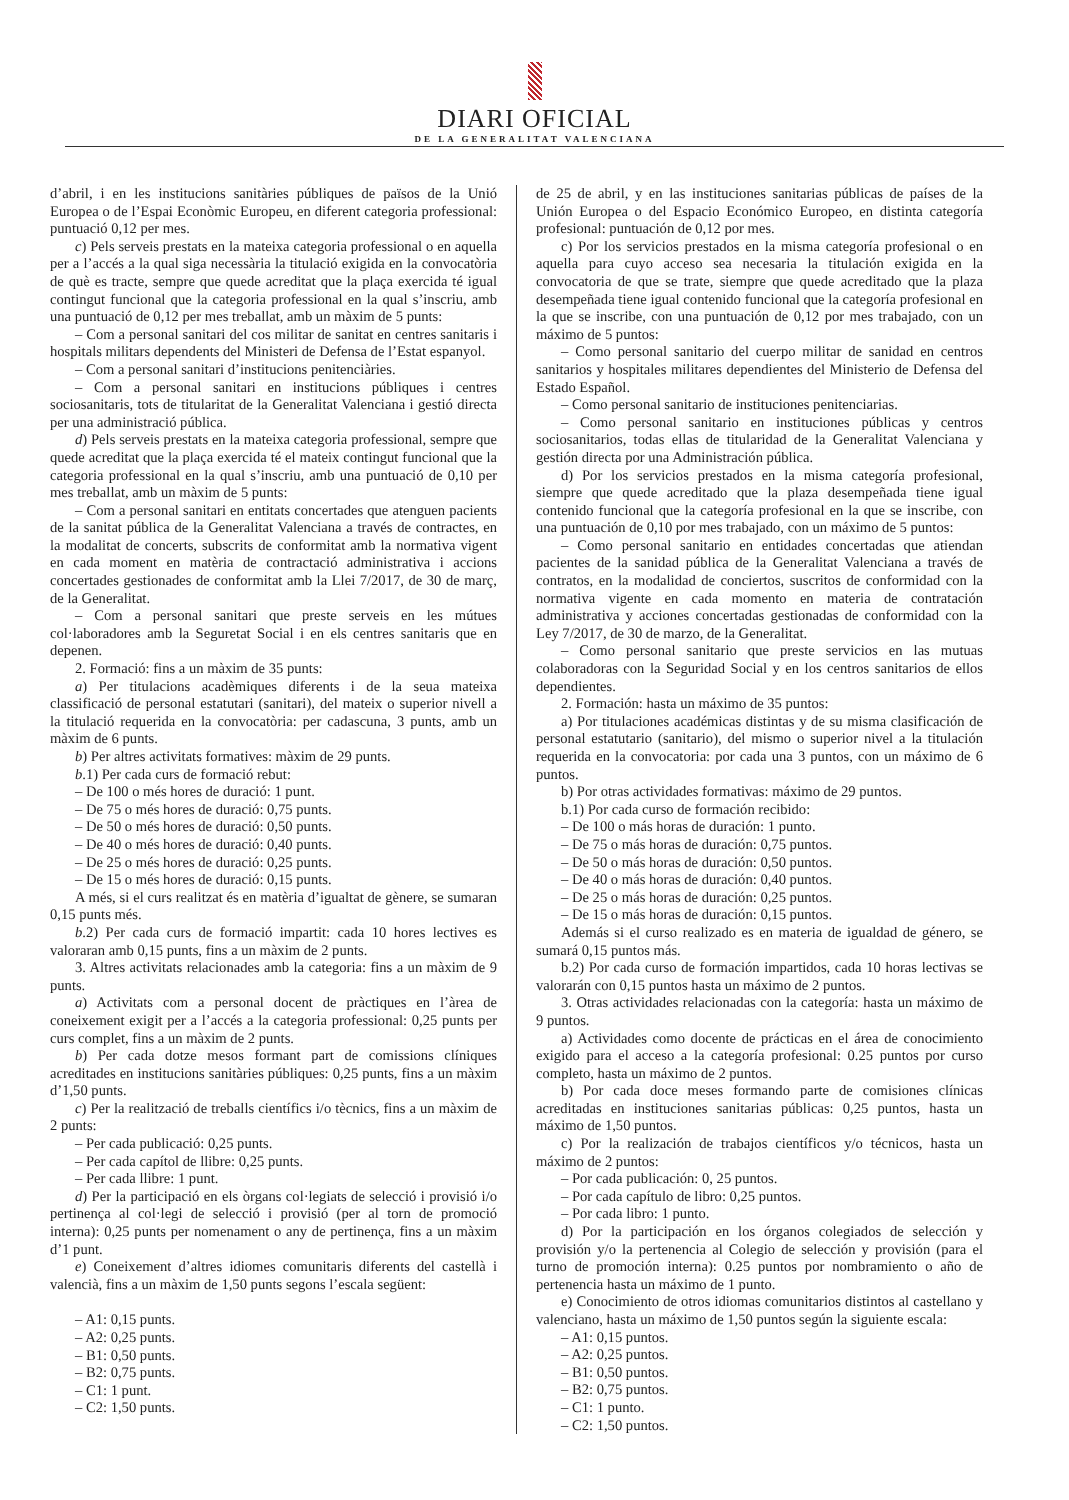DIARI OFICIAL
DE LA GENERALITAT VALENCIANA
d’abril, i en les institucions sanitàries públiques de països de la Unió Europea o de l’Espai Econòmic Europeu, en diferent categoria professional: puntuació 0,12 per mes.
c) Pels serveis prestats en la mateixa categoria professional o en aquella per a l’accés a la qual siga necessària la titulació exigida en la convocatòria de què es tracte, sempre que quede acreditat que la plaça exercida té igual contingut funcional que la categoria professional en la qual s’inscriu, amb una puntuació de 0,12 per mes treballat, amb un màxim de 5 punts:
– Com a personal sanitari del cos militar de sanitat en centres sanitaris i hospitals militars dependents del Ministeri de Defensa de l’Estat espanyol.
– Com a personal sanitari d’institucions penitenciàries.
– Com a personal sanitari en institucions públiques i centres sociosanitaris, tots de titularitat de la Generalitat Valenciana i gestió directa per una administració pública.
d) Pels serveis prestats en la mateixa categoria professional, sempre que quede acreditat que la plaça exercida té el mateix contingut funcional que la categoria professional en la qual s’inscriu, amb una puntuació de 0,10 per mes treballat, amb un màxim de 5 punts:
– Com a personal sanitari en entitats concertades que atenguen pacients de la sanitat pública de la Generalitat Valenciana a través de contractes, en la modalitat de concerts, subscrits de conformitat amb la normativa vigent en cada moment en matèria de contractació administrativa i accions concertades gestionades de conformitat amb la Llei 7/2017, de 30 de març, de la Generalitat.
– Com a personal sanitari que preste serveis en les mútues col·laboradores amb la Seguretat Social i en els centres sanitaris que en depenen.
2. Formació: fins a un màxim de 35 punts:
a) Per titulacions acadèmiques diferents i de la seua mateixa classificació de personal estatutari (sanitari), del mateix o superior nivell a la titulació requerida en la convocatòria: per cadascuna, 3 punts, amb un màxim de 6 punts.
b) Per altres activitats formatives: màxim de 29 punts.
b.1) Per cada curs de formació rebut:
– De 100 o més hores de duració: 1 punt.
– De 75 o més hores de duració: 0,75 punts.
– De 50 o més hores de duració: 0,50 punts.
– De 40 o més hores de duració: 0,40 punts.
– De 25 o més hores de duració: 0,25 punts.
– De 15 o més hores de duració: 0,15 punts.
A més, si el curs realitzat és en matèria d’igualtat de gènere, se sumaran 0,15 punts més.
b.2) Per cada curs de formació impartit: cada 10 hores lectives es valoraran amb 0,15 punts, fins a un màxim de 2 punts.
3. Altres activitats relacionades amb la categoria: fins a un màxim de 9 punts.
a) Activitats com a personal docent de pràctiques en l’àrea de coneixement exigit per a l’accés a la categoria professional: 0,25 punts per curs complet, fins a un màxim de 2 punts.
b) Per cada dotze mesos formant part de comissions clíniques acreditades en institucions sanitàries públiques: 0,25 punts, fins a un màxim d’1,50 punts.
c) Per la realització de treballs científics i/o tècnics, fins a un màxim de 2 punts:
– Per cada publicació: 0,25 punts.
– Per cada capítol de llibre: 0,25 punts.
– Per cada llibre: 1 punt.
d) Per la participació en els òrgans col·legiats de selecció i provisió i/o pertinença al col·legi de selecció i provisió (per al torn de promoció interna): 0,25 punts per nomenament o any de pertinença, fins a un màxim d’1 punt.
e) Coneixement d’altres idiomes comunitaris diferents del castellà i valencià, fins a un màxim de 1,50 punts segons l’escala següent:
– A1: 0,15 punts.
– A2: 0,25 punts.
– B1: 0,50 punts.
– B2: 0,75 punts.
– C1: 1 punt.
– C2: 1,50 punts.
de 25 de abril, y en las instituciones sanitarias públicas de países de la Unión Europea o del Espacio Económico Europeo, en distinta categoría profesional: puntuación de 0,12 por mes.
c) Por los servicios prestados en la misma categoría profesional o en aquella para cuyo acceso sea necesaria la titulación exigida en la convocatoria de que se trate, siempre que quede acreditado que la plaza desempeñada tiene igual contenido funcional que la categoría profesional en la que se inscribe, con una puntuación de 0,12 por mes trabajado, con un máximo de 5 puntos:
– Como personal sanitario del cuerpo militar de sanidad en centros sanitarios y hospitales militares dependientes del Ministerio de Defensa del Estado Español.
– Como personal sanitario de instituciones penitenciarias.
– Como personal sanitario en instituciones públicas y centros sociosanitarios, todas ellas de titularidad de la Generalitat Valenciana y gestión directa por una Administración pública.
d) Por los servicios prestados en la misma categoría profesional, siempre que quede acreditado que la plaza desempeñada tiene igual contenido funcional que la categoría profesional en la que se inscribe, con una puntuación de 0,10 por mes trabajado, con un máximo de 5 puntos:
– Como personal sanitario en entidades concertadas que atiendan pacientes de la sanidad pública de la Generalitat Valenciana a través de contratos, en la modalidad de conciertos, suscritos de conformidad con la normativa vigente en cada momento en materia de contratación administrativa y acciones concertadas gestionadas de conformidad con la Ley 7/2017, de 30 de marzo, de la Generalitat.
– Como personal sanitario que preste servicios en las mutuas colaboradoras con la Seguridad Social y en los centros sanitarios de ellos dependientes.
2. Formación: hasta un máximo de 35 puntos:
a) Por titulaciones académicas distintas y de su misma clasificación de personal estatutario (sanitario), del mismo o superior nivel a la titulación requerida en la convocatoria: por cada una 3 puntos, con un máximo de 6 puntos.
b) Por otras actividades formativas: máximo de 29 puntos.
b.1) Por cada curso de formación recibido:
– De 100 o más horas de duración: 1 punto.
– De 75 o más horas de duración: 0,75 puntos.
– De 50 o más horas de duración: 0,50 puntos.
– De 40 o más horas de duración: 0,40 puntos.
– De 25 o más horas de duración: 0,25 puntos.
– De 15 o más horas de duración: 0,15 puntos.
Además si el curso realizado es en materia de igualdad de género, se sumará 0,15 puntos más.
b.2) Por cada curso de formación impartidos, cada 10 horas lectivas se valorarán con 0,15 puntos hasta un máximo de 2 puntos.
3. Otras actividades relacionadas con la categoría: hasta un máximo de 9 puntos.
a) Actividades como docente de prácticas en el área de conocimiento exigido para el acceso a la categoría profesional: 0.25 puntos por curso completo, hasta un máximo de 2 puntos.
b) Por cada doce meses formando parte de comisiones clínicas acreditadas en instituciones sanitarias públicas: 0,25 puntos, hasta un máximo de 1,50 puntos.
c) Por la realización de trabajos científicos y/o técnicos, hasta un máximo de 2 puntos:
– Por cada publicación: 0, 25 puntos.
– Por cada capítulo de libro: 0,25 puntos.
– Por cada libro: 1 punto.
d) Por la participación en los órganos colegiados de selección y provisión y/o la pertenencia al Colegio de selección y provisión (para el turno de promoción interna): 0.25 puntos por nombramiento o año de pertenencia hasta un máximo de 1 punto.
e) Conocimiento de otros idiomas comunitarios distintos al castellano y valenciano, hasta un máximo de 1,50 puntos según la siguiente escala:
– A1: 0,15 puntos.
– A2: 0,25 puntos.
– B1: 0,50 puntos.
– B2: 0,75 puntos.
– C1: 1 punto.
– C2: 1,50 puntos.